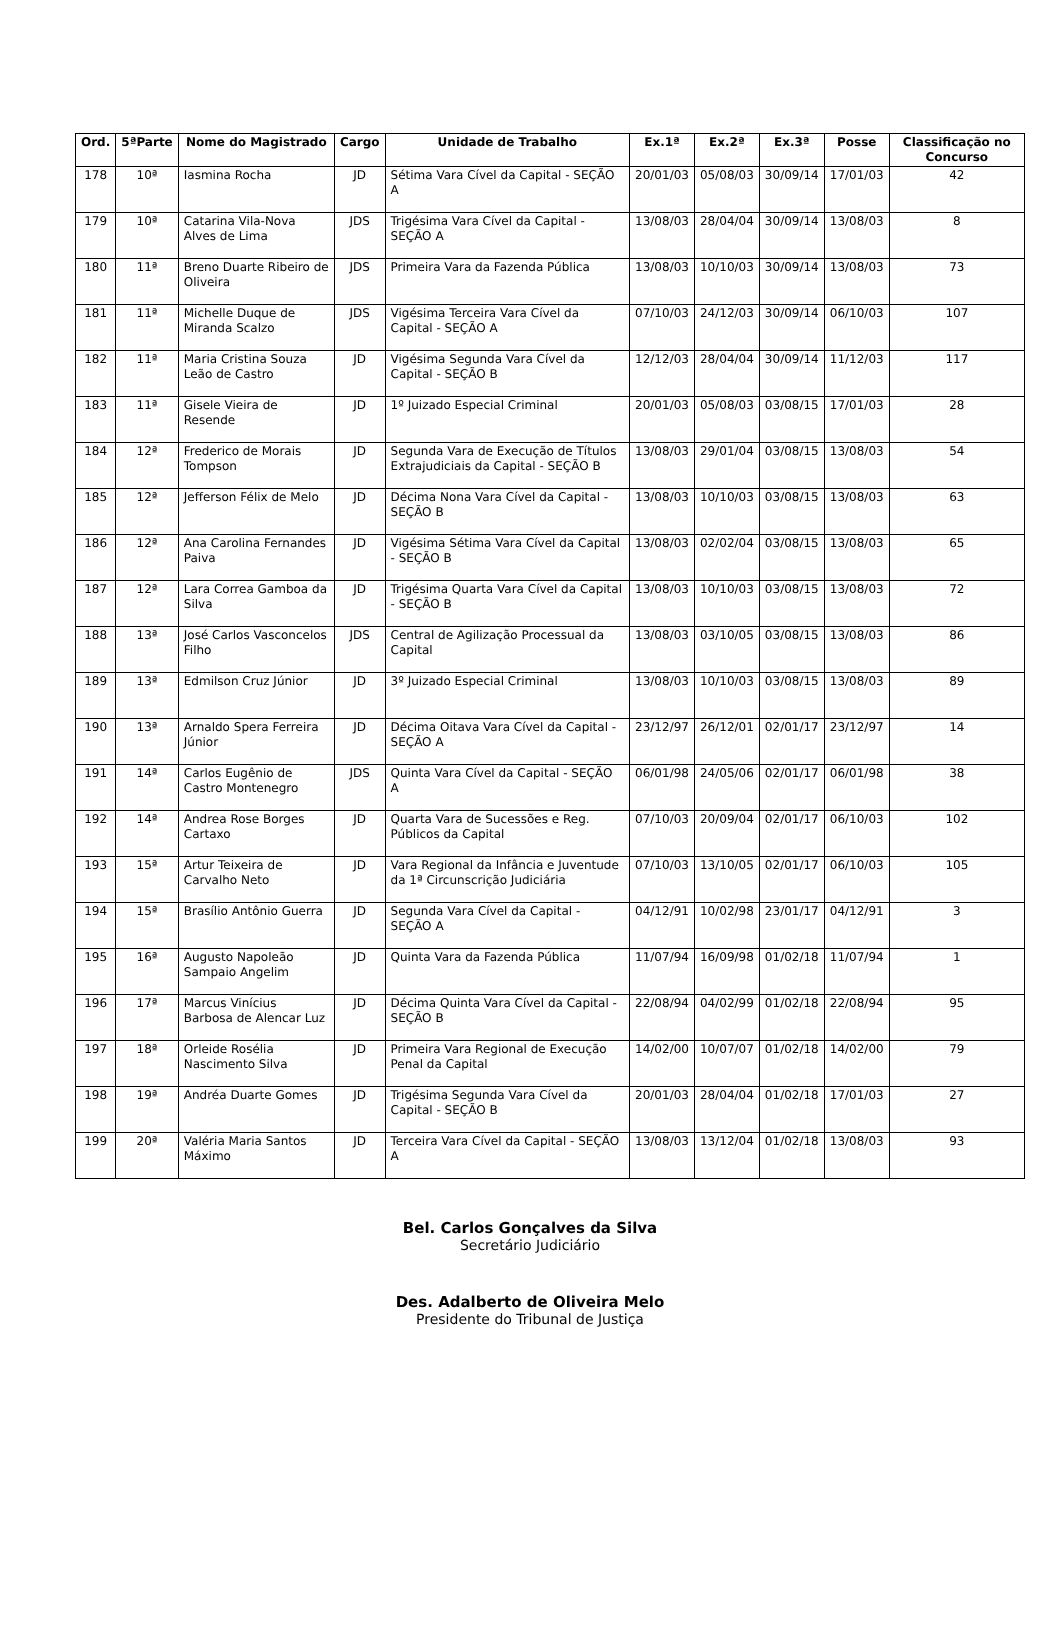| Ord. | 5ªParte | Nome do Magistrado | Cargo | Unidade de Trabalho | Ex.1ª | Ex.2ª | Ex.3ª | Posse | Classificação no Concurso |
| --- | --- | --- | --- | --- | --- | --- | --- | --- | --- |
| 178 | 10ª | Iasmina Rocha | JD | Sétima Vara Cível da Capital - SEÇÃO A | 20/01/03 | 05/08/03 | 30/09/14 | 17/01/03 | 42 |
| 179 | 10ª | Catarina Vila-Nova Alves de Lima | JDS | Trigésima Vara Cível da Capital - SEÇÃO A | 13/08/03 | 28/04/04 | 30/09/14 | 13/08/03 | 8 |
| 180 | 11ª | Breno Duarte Ribeiro de Oliveira | JDS | Primeira Vara da Fazenda Pública | 13/08/03 | 10/10/03 | 30/09/14 | 13/08/03 | 73 |
| 181 | 11ª | Michelle Duque de Miranda Scalzo | JDS | Vigésima Terceira Vara Cível da Capital - SEÇÃO A | 07/10/03 | 24/12/03 | 30/09/14 | 06/10/03 | 107 |
| 182 | 11ª | Maria Cristina Souza Leão de Castro | JD | Vigésima Segunda Vara Cível da Capital - SEÇÃO B | 12/12/03 | 28/04/04 | 30/09/14 | 11/12/03 | 117 |
| 183 | 11ª | Gisele Vieira de Resende | JD | 1º Juizado Especial Criminal | 20/01/03 | 05/08/03 | 03/08/15 | 17/01/03 | 28 |
| 184 | 12ª | Frederico de Morais Tompson | JD | Segunda Vara de Execução de Títulos Extrajudiciais da Capital - SEÇÃO B | 13/08/03 | 29/01/04 | 03/08/15 | 13/08/03 | 54 |
| 185 | 12ª | Jefferson Félix de Melo | JD | Décima Nona Vara Cível da Capital - SEÇÃO B | 13/08/03 | 10/10/03 | 03/08/15 | 13/08/03 | 63 |
| 186 | 12ª | Ana Carolina Fernandes Paiva | JD | Vigésima Sétima Vara Cível da Capital - SEÇÃO B | 13/08/03 | 02/02/04 | 03/08/15 | 13/08/03 | 65 |
| 187 | 12ª | Lara Correa Gamboa da Silva | JD | Trigésima Quarta Vara Cível da Capital - SEÇÃO B | 13/08/03 | 10/10/03 | 03/08/15 | 13/08/03 | 72 |
| 188 | 13ª | José Carlos Vasconcelos Filho | JDS | Central de Agilização Processual da Capital | 13/08/03 | 03/10/05 | 03/08/15 | 13/08/03 | 86 |
| 189 | 13ª | Edmilson Cruz Júnior | JD | 3º Juizado Especial Criminal | 13/08/03 | 10/10/03 | 03/08/15 | 13/08/03 | 89 |
| 190 | 13ª | Arnaldo Spera Ferreira Júnior | JD | Décima Oitava Vara Cível da Capital - SEÇÃO A | 23/12/97 | 26/12/01 | 02/01/17 | 23/12/97 | 14 |
| 191 | 14ª | Carlos Eugênio de Castro Montenegro | JDS | Quinta Vara Cível da Capital - SEÇÃO A | 06/01/98 | 24/05/06 | 02/01/17 | 06/01/98 | 38 |
| 192 | 14ª | Andrea Rose Borges Cartaxo | JD | Quarta Vara de Sucessões e Reg. Públicos da Capital | 07/10/03 | 20/09/04 | 02/01/17 | 06/10/03 | 102 |
| 193 | 15ª | Artur Teixeira de Carvalho Neto | JD | Vara Regional da Infância e Juventude da 1ª Circunscrição Judiciária | 07/10/03 | 13/10/05 | 02/01/17 | 06/10/03 | 105 |
| 194 | 15ª | Brasílio Antônio Guerra | JD | Segunda Vara Cível da Capital - SEÇÃO A | 04/12/91 | 10/02/98 | 23/01/17 | 04/12/91 | 3 |
| 195 | 16ª | Augusto Napoleão Sampaio Angelim | JD | Quinta Vara da Fazenda Pública | 11/07/94 | 16/09/98 | 01/02/18 | 11/07/94 | 1 |
| 196 | 17ª | Marcus Vinícius Barbosa de Alencar Luz | JD | Décima Quinta Vara Cível da Capital - SEÇÃO B | 22/08/94 | 04/02/99 | 01/02/18 | 22/08/94 | 95 |
| 197 | 18ª | Orleide Rosélia Nascimento Silva | JD | Primeira Vara Regional de Execução Penal da Capital | 14/02/00 | 10/07/07 | 01/02/18 | 14/02/00 | 79 |
| 198 | 19ª | Andréa Duarte Gomes | JD | Trigésima Segunda Vara Cível da Capital - SEÇÃO B | 20/01/03 | 28/04/04 | 01/02/18 | 17/01/03 | 27 |
| 199 | 20ª | Valéria Maria Santos Máximo | JD | Terceira Vara Cível da Capital - SEÇÃO A | 13/08/03 | 13/12/04 | 01/02/18 | 13/08/03 | 93 |
Bel. Carlos Gonçalves da Silva
Secretário Judiciário
Des. Adalberto de Oliveira Melo
Presidente do Tribunal de Justiça